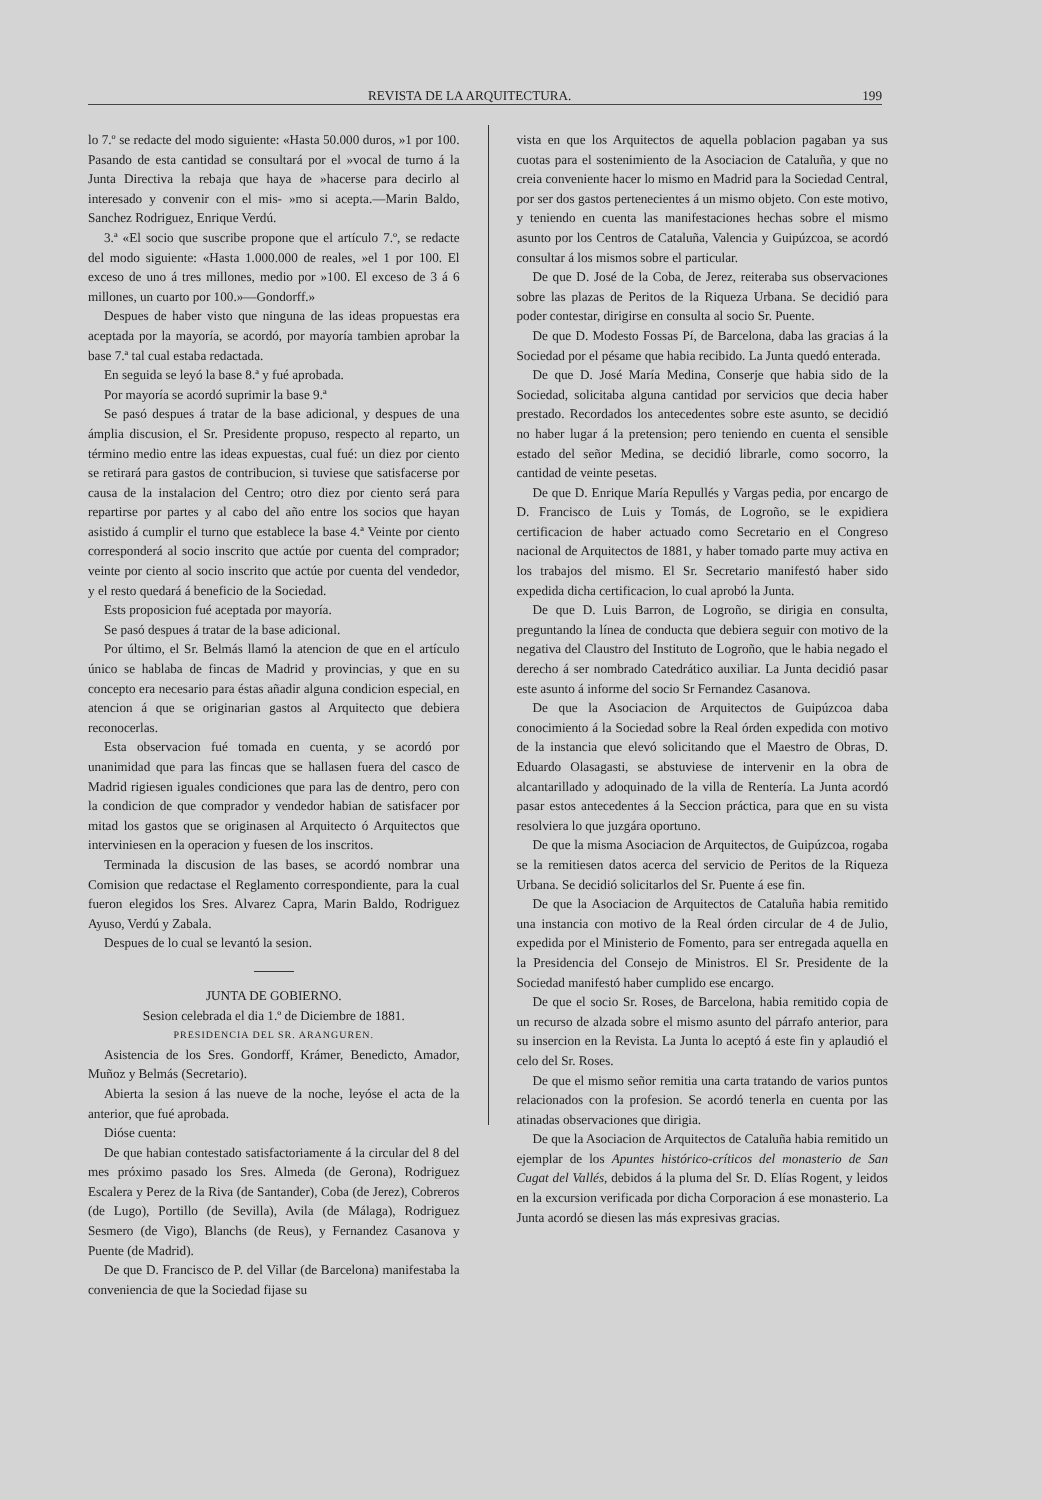REVISTA DE LA ARQUITECTURA. 199
lo 7.º se redacte del modo siguiente: «Hasta 50.000 duros, »1 por 100. Pasando de esta cantidad se consultará por el »vocal de turno á la Junta Directiva la rebaja que haya de »hacerse para decirlo al interesado y convenir con el mis- »mo si acepta.—Marin Baldo, Sanchez Rodriguez, Enrique Verdú.
3.ª «El socio que suscribe propone que el artículo 7.º, se redacte del modo siguiente: «Hasta 1.000.000 de reales, »el 1 por 100. El exceso de uno á tres millones, medio por »100. El exceso de 3 á 6 millones, un cuarto por 100.»—Gondorff.»
Despues de haber visto que ninguna de las ideas propuestas era aceptada por la mayoría, se acordó, por mayoría tambien aprobar la base 7.ª tal cual estaba redactada.
En seguida se leyó la base 8.ª y fué aprobada.
Por mayoría se acordó suprimir la base 9.ª
Se pasó despues á tratar de la base adicional, y despues de una ámplia discusion, el Sr. Presidente propuso, respecto al reparto, un término medio entre las ideas expuestas, cual fué: un diez por ciento se retirará para gastos de contribucion, si tuviese que satisfacerse por causa de la instalacion del Centro; otro diez por ciento será para repartirse por partes y al cabo del año entre los socios que hayan asistido á cumplir el turno que establece la base 4.ª Veinte por ciento corresponderá al socio inscrito que actúe por cuenta del comprador; veinte por ciento al socio inscrito que actúe por cuenta del vendedor, y el resto quedará á beneficio de la Sociedad.
Ests proposicion fué aceptada por mayoría.
Se pasó despues á tratar de la base adicional.
Por último, el Sr. Belmás llamó la atencion de que en el artículo único se hablaba de fincas de Madrid y provincias, y que en su concepto era necesario para éstas añadir alguna condicion especial, en atencion á que se originarian gastos al Arquitecto que debiera reconocerlas.
Esta observacion fué tomada en cuenta, y se acordó por unanimidad que para las fincas que se hallasen fuera del casco de Madrid rigiesen iguales condiciones que para las de dentro, pero con la condicion de que comprador y vendedor habian de satisfacer por mitad los gastos que se originasen al Arquitecto ó Arquitectos que interviniesen en la operacion y fuesen de los inscritos.
Terminada la discusion de las bases, se acordó nombrar una Comision que redactase el Reglamento correspondiente, para la cual fueron elegidos los Sres. Alvarez Capra, Marin Baldo, Rodriguez Ayuso, Verdú y Zabala.
Despues de lo cual se levantó la sesion.
JUNTA DE GOBIERNO.
Sesion celebrada el dia 1.º de Diciembre de 1881.
PRESIDENCIA DEL SR. ARANGUREN.
Asistencia de los Sres. Gondorff, Krámer, Benedicto, Amador, Muñoz y Belmás (Secretario).
Abierta la sesion á las nueve de la noche, leyóse el acta de la anterior, que fué aprobada.
Dióse cuenta:
De que habian contestado satisfactoriamente á la circular del 8 del mes próximo pasado los Sres. Almeda (de Gerona), Rodriguez Escalera y Perez de la Riva (de Santander), Coba (de Jerez), Cobreros (de Lugo), Portillo (de Sevilla), Avila (de Málaga), Rodriguez Sesmero (de Vigo), Blanchs (de Reus), y Fernandez Casanova y Puente (de Madrid).
De que D. Francisco de P. del Villar (de Barcelona) manifestaba la conveniencia de que la Sociedad fijase su
vista en que los Arquitectos de aquella poblacion pagaban ya sus cuotas para el sostenimiento de la Asociacion de Cataluña, y que no creia conveniente hacer lo mismo en Madrid para la Sociedad Central, por ser dos gastos pertenecientes á un mismo objeto. Con este motivo, y teniendo en cuenta las manifestaciones hechas sobre el mismo asunto por los Centros de Cataluña, Valencia y Guipúzcoa, se acordó consultar á los mismos sobre el particular.
De que D. José de la Coba, de Jerez, reiteraba sus observaciones sobre las plazas de Peritos de la Riqueza Urbana. Se decidió para poder contestar, dirigirse en consulta al socio Sr. Puente.
De que D. Modesto Fossas Pí, de Barcelona, daba las gracias á la Sociedad por el pésame que habia recibido. La Junta quedó enterada.
De que D. José María Medina, Conserje que habia sido de la Sociedad, solicitaba alguna cantidad por servicios que decia haber prestado. Recordados los antecedentes sobre este asunto, se decidió no haber lugar á la pretension; pero teniendo en cuenta el sensible estado del señor Medina, se decidió librarle, como socorro, la cantidad de veinte pesetas.
De que D. Enrique María Repullés y Vargas pedia, por encargo de D. Francisco de Luis y Tomás, de Logroño, se le expidiera certificacion de haber actuado como Secretario en el Congreso nacional de Arquitectos de 1881, y haber tomado parte muy activa en los trabajos del mismo. El Sr. Secretario manifestó haber sido expedida dicha certificacion, lo cual aprobó la Junta.
De que D. Luis Barron, de Logroño, se dirigia en consulta, preguntando la línea de conducta que debiera seguir con motivo de la negativa del Claustro del Instituto de Logroño, que le habia negado el derecho á ser nombrado Catedrático auxiliar. La Junta decidió pasar este asunto á informe del socio Sr Fernandez Casanova.
De que la Asociacion de Arquitectos de Guipúzcoa daba conocimiento á la Sociedad sobre la Real órden expedida con motivo de la instancia que elevó solicitando que el Maestro de Obras, D. Eduardo Olasagasti, se abstuviese de intervenir en la obra de alcantarillado y adoquinado de la villa de Rentería. La Junta acordó pasar estos antecedentes á la Seccion práctica, para que en su vista resolviera lo que juzgára oportuno.
De que la misma Asociacion de Arquitectos, de Guipúzcoa, rogaba se la remitiesen datos acerca del servicio de Peritos de la Riqueza Urbana. Se decidió solicitarlos del Sr. Puente á ese fin.
De que la Asociacion de Arquitectos de Cataluña habia remitido una instancia con motivo de la Real órden circular de 4 de Julio, expedida por el Ministerio de Fomento, para ser entregada aquella en la Presidencia del Consejo de Ministros. El Sr. Presidente de la Sociedad manifestó haber cumplido ese encargo.
De que el socio Sr. Roses, de Barcelona, habia remitido copia de un recurso de alzada sobre el mismo asunto del párrafo anterior, para su insercion en la Revista. La Junta lo aceptó á este fin y aplaudió el celo del Sr. Roses.
De que el mismo señor remitia una carta tratando de varios puntos relacionados con la profesion. Se acordó tenerla en cuenta por las atinadas observaciones que dirigia.
De que la Asociacion de Arquitectos de Cataluña habia remitido un ejemplar de los Apuntes histórico-críticos del monasterio de San Cugat del Vallés, debidos á la pluma del Sr. D. Elías Rogent, y leidos en la excursion verificada por dicha Corporacion á ese monasterio. La Junta acordó se diesen las más expresivas gracias.